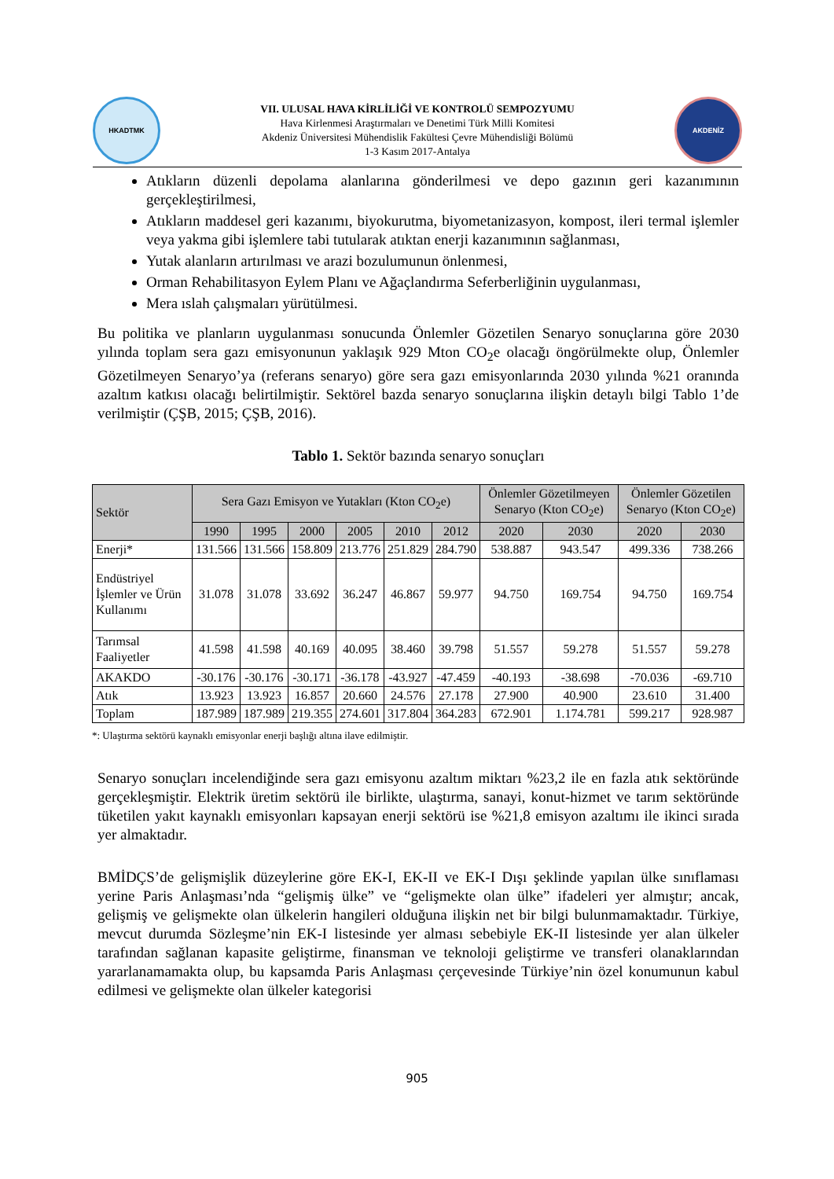HKADTMK
VII. ULUSAL HAVA KİRLİLİĞİ VE KONTROLÜ SEMPOZYUMU
Hava Kirlenmesi Araştırmaları ve Denetimi Türk Milli Komitesi
Akdeniz Üniversitesi Mühendislik Fakültesi Çevre Mühendisliği Bölümü
1-3 Kasım 2017-Antalya
AKDENİZ
Atıkların düzenli depolama alanlarına gönderilmesi ve depo gazının geri kazanımının gerçekleştirilmesi,
Atıkların maddesel geri kazanımı, biyokurutma, biyometanizasyon, kompost, ileri termal işlemler veya yakma gibi işlemlere tabi tutularak atıktan enerji kazanımının sağlanması,
Yutak alanların artırılması ve arazi bozulumunun önlenmesi,
Orman Rehabilitasyon Eylem Planı ve Ağaçlandırma Seferberliğinin uygulanması,
Mera ıslah çalışmaları yürütülmesi.
Bu politika ve planların uygulanması sonucunda Önlemler Gözetilen Senaryo sonuçlarına göre 2030 yılında toplam sera gazı emisyonunun yaklaşık 929 Mton CO<sub>2</sub>e olacağı öngörülmekte olup, Önlemler Gözetilmeyen Senaryo’ya (referans senaryo) göre sera gazı emisyonlarında 2030 yılında %21 oranında azaltım katkısı olacağı belirtilmiştir. Sektörel bazda senaryo sonuçlarına ilişkin detaylı bilgi Tablo 1’de verilmiştir (ÇŞB, 2015; ÇŞB, 2016).
Tablo 1. Sektör bazında senaryo sonuçları
| Sektör | Sera Gazı Emisyon ve Yutakları (Kton CO<sub>2</sub>e) | | | | | | Önlemler Gözetilmeyen Senaryo (Kton CO<sub>2</sub>e) | | Önlemler Gözetilen Senaryo (Kton CO<sub>2</sub>e) | |
| --- | --- | --- | --- | --- | --- | --- | --- | --- | --- | --- |
| | 1990 | 1995 | 2000 | 2005 | 2010 | 2012 | 2020 | 2030 | 2020 | 2030 |
| Enerji* | 131.566 | 131.566 | 158.809 | 213.776 | 251.829 | 284.790 | 538.887 | 943.547 | 499.336 | 738.266 |
| Endüstriyel İşlemler ve Ürün Kullanımı | 31.078 | 31.078 | 33.692 | 36.247 | 46.867 | 59.977 | 94.750 | 169.754 | 94.750 | 169.754 |
| Tarımsal Faaliyetler | 41.598 | 41.598 | 40.169 | 40.095 | 38.460 | 39.798 | 51.557 | 59.278 | 51.557 | 59.278 |
| AKAKDO | -30.176 | -30.176 | -30.171 | -36.178 | -43.927 | -47.459 | -40.193 | -38.698 | -70.036 | -69.710 |
| Atık | 13.923 | 13.923 | 16.857 | 20.660 | 24.576 | 27.178 | 27.900 | 40.900 | 23.610 | 31.400 |
| Toplam | 187.989 | 187.989 | 219.355 | 274.601 | 317.804 | 364.283 | 672.901 | 1.174.781 | 599.217 | 928.987 |
*: Ulaştırma sektörü kaynaklı emisyonlar enerji başlığı altına ilave edilmiştir.
Senaryo sonuçları incelendiğinde sera gazı emisyonu azaltım miktarı %23,2 ile en fazla atık sektöründe gerçekleşmiştir. Elektrik üretim sektörü ile birlikte, ulaştırma, sanayi, konut-hizmet ve tarım sektöründe tüketilen yakıt kaynaklı emisyonları kapsayan enerji sektörü ise %21,8 emisyon azaltımı ile ikinci sırada yer almaktadır.
BMİDÇS’de gelişmişlik düzeylerine göre EK-I, EK-II ve EK-I Dışı şeklinde yapılan ülke sınıflaması yerine Paris Anlaşması’nda “gelişmiş ülke” ve “gelişmekte olan ülke” ifadeleri yer almıştır; ancak, gelişmiş ve gelişmekte olan ülkelerin hangileri olduğuna ilişkin net bir bilgi bulunmamaktadır. Türkiye, mevcut durumda Sözleşme’nin EK-I listesinde yer alması sebebiyle EK-II listesinde yer alan ülkeler tarafından sağlanan kapasite geliştirme, finansman ve teknoloji geliştirme ve transferi olanaklarından yararlanamamakta olup, bu kapsamda Paris Anlaşması çerçevesinde Türkiye’nin özel konumunun kabul edilmesi ve gelişmekte olan ülkeler kategorisi
905